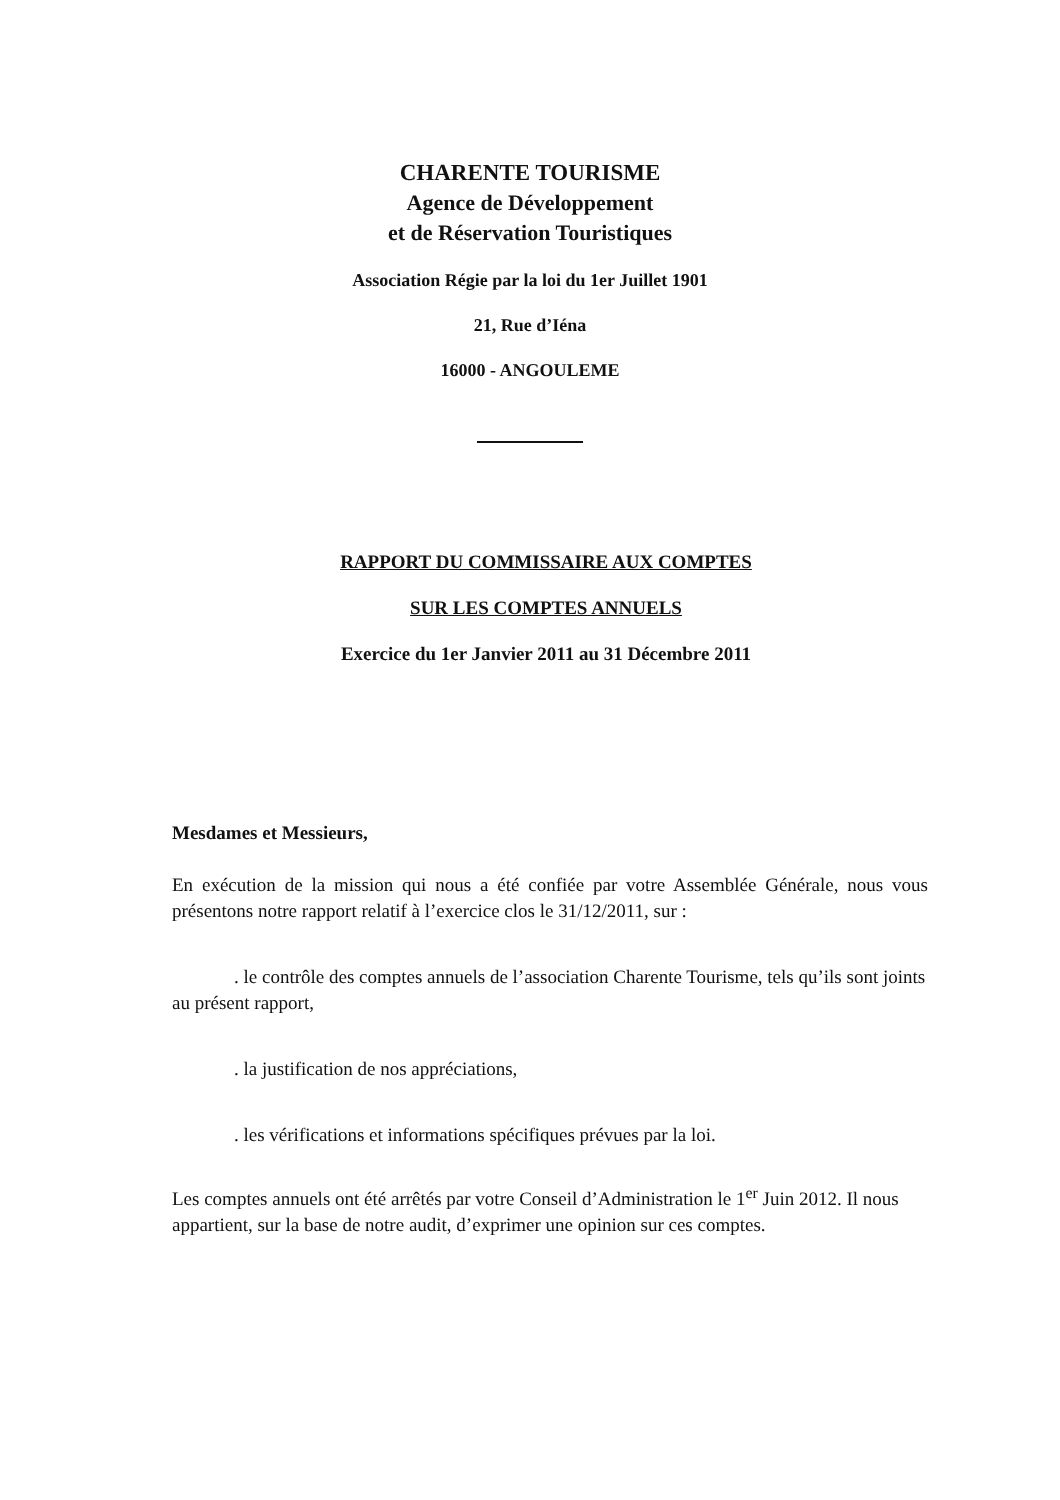CHARENTE TOURISME
Agence de Développement
et de Réservation Touristiques
Association Régie par la loi du 1er Juillet 1901
21, Rue d’Iéna
16000 - ANGOULEME
RAPPORT DU COMMISSAIRE AUX COMPTES
SUR LES COMPTES ANNUELS
Exercice du 1er Janvier 2011 au 31 Décembre 2011
Mesdames et Messieurs,
En exécution de la mission qui nous a été confiée par votre Assemblée Générale, nous vous présentons notre rapport relatif à l’exercice clos le 31/12/2011, sur :
. le contrôle des comptes annuels de l’association Charente Tourisme, tels qu’ils sont joints au présent rapport,
. la justification de nos appréciations,
. les vérifications et informations spécifiques prévues par la loi.
Les comptes annuels ont été arrêtés par votre Conseil d’Administration le 1<sup>er</sup> Juin 2012. Il nous appartient, sur la base de notre audit, d’exprimer une opinion sur ces comptes.